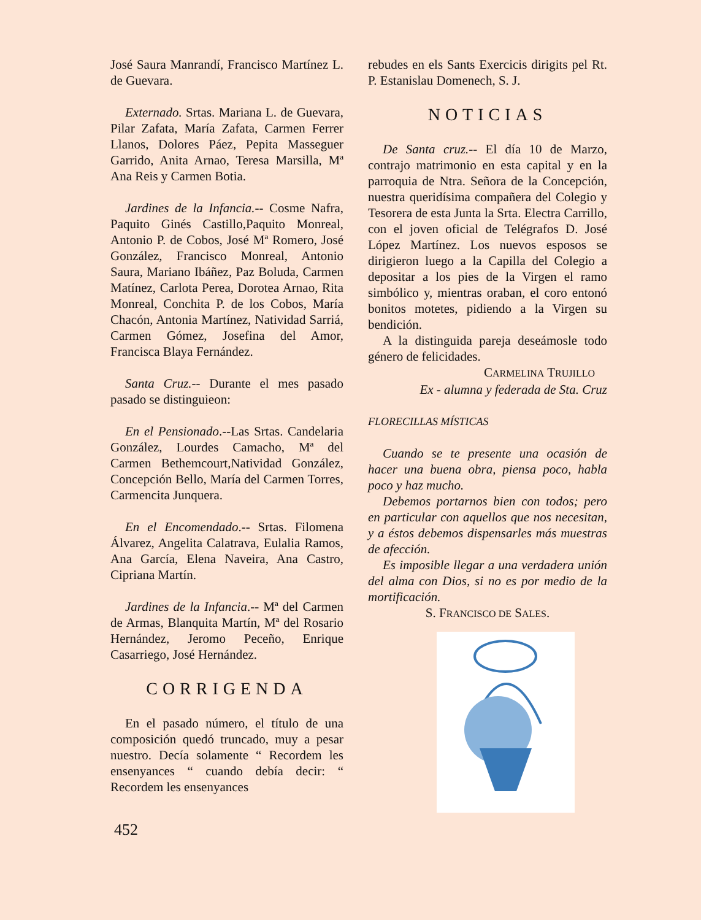José Saura Manrandí, Francisco Martínez L. de Guevara.
Externado. Srtas. Mariana L. de Guevara, Pilar Zafata, María Zafata, Carmen Ferrer Llanos, Dolores Páez, Pepita Masseguer Garrido, Anita Arnao, Teresa Marsilla, Mª Ana Reis y Carmen Botia.
Jardines de la Infancia.-- Cosme Nafra, Paquito Ginés Castillo,Paquito Monreal, Antonio P. de Cobos, José Mª Romero, José González, Francisco Monreal, Antonio Saura, Mariano Ibáñez, Paz Boluda, Carmen Matínez, Carlota Perea, Dorotea Arnao, Rita Monreal, Conchita P. de los Cobos, María Chacón, Antonia Martínez, Natividad Sarriá, Carmen Gómez, Josefina del Amor, Francisca Blaya Fernández.
Santa Cruz.-- Durante el mes pasado pasado se distinguieon:
En el Pensionado.--Las Srtas. Candelaria González, Lourdes Camacho, Mª del Carmen Bethemcourt,Natividad González, Concepción Bello, María del Carmen Torres, Carmencita Junquera.
En el Encomendado.-- Srtas. Filomena Álvarez, Angelita Calatrava, Eulalia Ramos, Ana García, Elena Naveira, Ana Castro, Cipriana Martín.
Jardines de la Infancia.-- Mª del Carmen de Armas, Blanquita Martín, Mª del Rosario Hernández, Jeromo Peceño, Enrique Casarriego, José Hernández.
CORRIGENDA
En el pasado número, el título de una composición quedó truncado, muy a pesar nuestro. Decía solamente “ Recordem les ensenyances “ cuando debía decir: “ Recordem les ensenyances
rebudes en els Sants Exercicis dirigits pel Rt. P. Estanislau Domenech, S. J.
NOTICIAS
De Santa cruz.-- El día 10 de Marzo, contrajo matrimonio en esta capital y en la parroquia de Ntra. Señora de la Concepción, nuestra queridísima compañera del Colegio y Tesorera de esta Junta la Srta. Electra Carrillo, con el joven oficial de Telégrafos D. José López Martínez. Los nuevos esposos se dirigieron luego a la Capilla del Colegio a depositar a los pies de la Virgen el ramo simbólico y, mientras oraban, el coro entonó bonitos motetes, pidiendo a la Virgen su bendición.
A la distinguida pareja deseámosle todo género de felicidades.
CARMELINA TRUJILLO
Ex - alumna y federada de Sta. Cruz
FLORECILLAS MÍSTICAS
Cuando se te presente una ocasión de hacer una buena obra, piensa poco, habla poco y haz mucho.
Debemos portarnos bien con todos; pero en particular con aquellos que nos necesitan, y a éstos debemos dispensarles más muestras de afección.
Es imposible llegar a una verdadera unión del alma con Dios, si no es por medio de la mortificación.
S. FRANCISCO DE SALES.
452